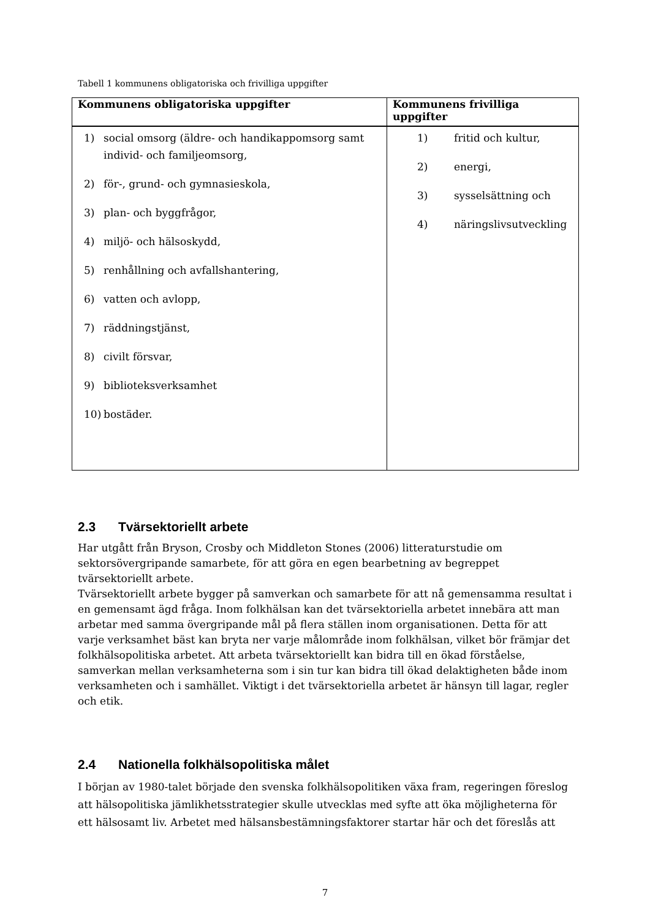Tabell 1 kommunens obligatoriska och frivilliga uppgifter
| Kommunens obligatoriska uppgifter | Kommunens frivilliga uppgifter |
| --- | --- |
| 1) social omsorg (äldre- och handikappomsorg samt individ- och familjeomsorg, 2) för-, grund- och gymnasieskola, 3) plan- och byggfrågor, 4) miljö- och hälsoskydd, 5) renhållning och avfallshantering, 6) vatten och avlopp, 7) räddningstjänst, 8) civilt försvar, 9) biblioteksverksamhet 10) bostäder. | 1) fritid och kultur, 2) energi, 3) sysselsättning och 4) näringslivsutveckling |
2.3 Tvärsektoriellt arbete
Har utgått från Bryson, Crosby och Middleton Stones (2006) litteraturstudie om sektorsövergripande samarbete, för att göra en egen bearbetning av begreppet tvärsektoriellt arbete.
Tvärsektoriellt arbete bygger på samverkan och samarbete för att nå gemensamma resultat i en gemensamt ägd fråga. Inom folkhälsan kan det tvärsektoriella arbetet innebära att man arbetar med samma övergripande mål på flera ställen inom organisationen. Detta för att varje verksamhet bäst kan bryta ner varje målområde inom folkhälsan, vilket bör främjar det folkhälsopolitiska arbetet. Att arbeta tvärsektoriellt kan bidra till en ökad förståelse, samverkan mellan verksamheterna som i sin tur kan bidra till ökad delaktigheten både inom verksamheten och i samhället. Viktigt i det tvärsektoriella arbetet är hänsyn till lagar, regler och etik.
2.4 Nationella folkhälsopolitiska målet
I början av 1980-talet började den svenska folkhälsopolitiken växa fram, regeringen föreslog att hälsopolitiska jämlikhetsstrategier skulle utvecklas med syfte att öka möjligheterna för ett hälsosamt liv. Arbetet med hälsansbestämningsfaktorer startar här och det föreslås att
7